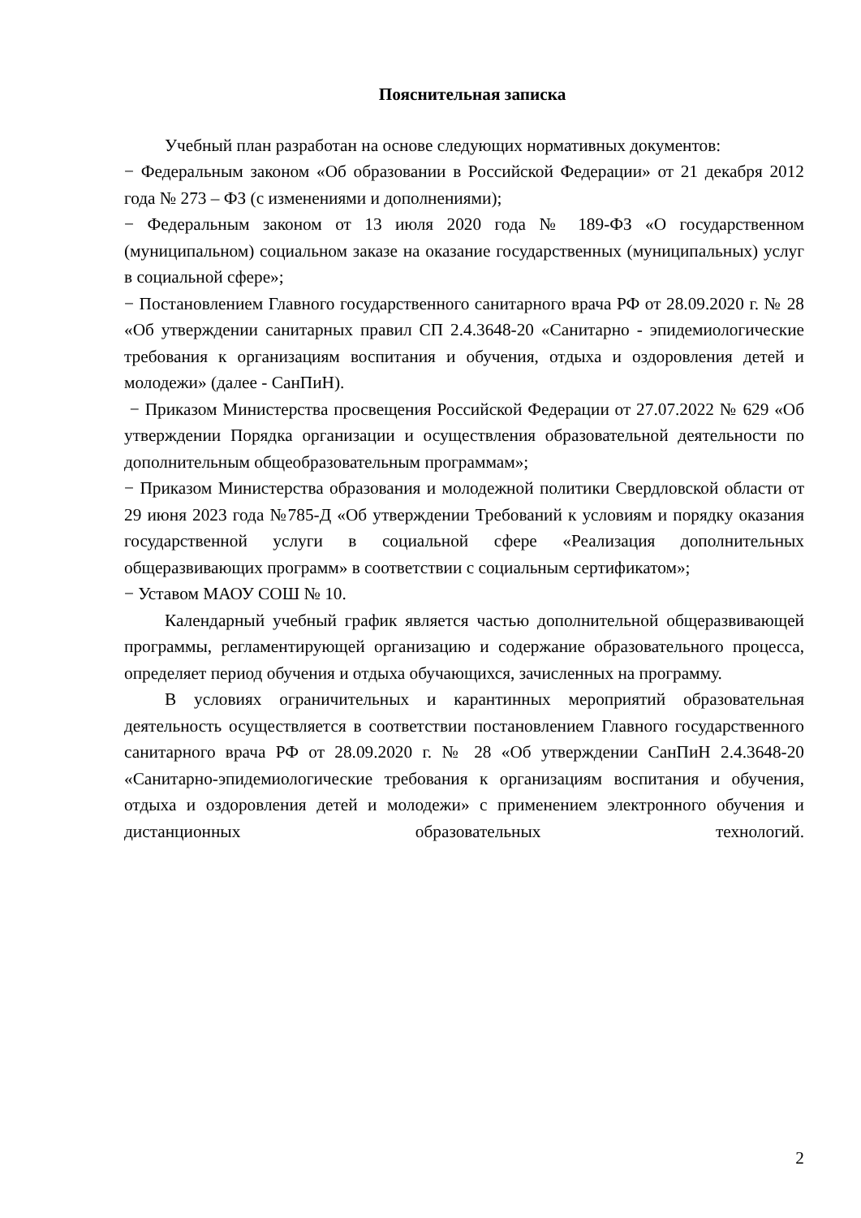Пояснительная записка
Учебный план разработан на основе следующих нормативных документов:
− Федеральным законом «Об образовании в Российской Федерации» от 21 декабря 2012 года № 273 – ФЗ (с изменениями и дополнениями);
− Федеральным законом от 13 июля 2020 года № 189-ФЗ «О государственном (муниципальном) социальном заказе на оказание государственных (муниципальных) услуг в социальной сфере»;
− Постановлением Главного государственного санитарного врача РФ от 28.09.2020 г. № 28 «Об утверждении санитарных правил СП 2.4.3648-20 «Санитарно - эпидемиологические требования к организациям воспитания и обучения, отдыха и оздоровления детей и молодежи» (далее - СанПиН).
− Приказом Министерства просвещения Российской Федерации от 27.07.2022 № 629 «Об утверждении Порядка организации и осуществления образовательной деятельности по дополнительным общеобразовательным программам»;
− Приказом Министерства образования и молодежной политики Свердловской области от 29 июня 2023 года №785-Д «Об утверждении Требований к условиям и порядку оказания государственной услуги в социальной сфере «Реализация дополнительных общеразвивающих программ» в соответствии с социальным сертификатом»;
− Уставом МАОУ СОШ № 10.
Календарный учебный график является частью дополнительной общеразвивающей программы, регламентирующей организацию и содержание образовательного процесса, определяет период обучения и отдыха обучающихся, зачисленных на программу.
В условиях ограничительных и карантинных мероприятий образовательная деятельность осуществляется в соответствии постановлением Главного государственного санитарного врача РФ от 28.09.2020 г. № 28 «Об утверждении СанПиН 2.4.3648-20 «Санитарно-эпидемиологические требования к организациям воспитания и обучения, отдыха и оздоровления детей и молодежи» с применением электронного обучения и дистанционных образовательных технологий.
2